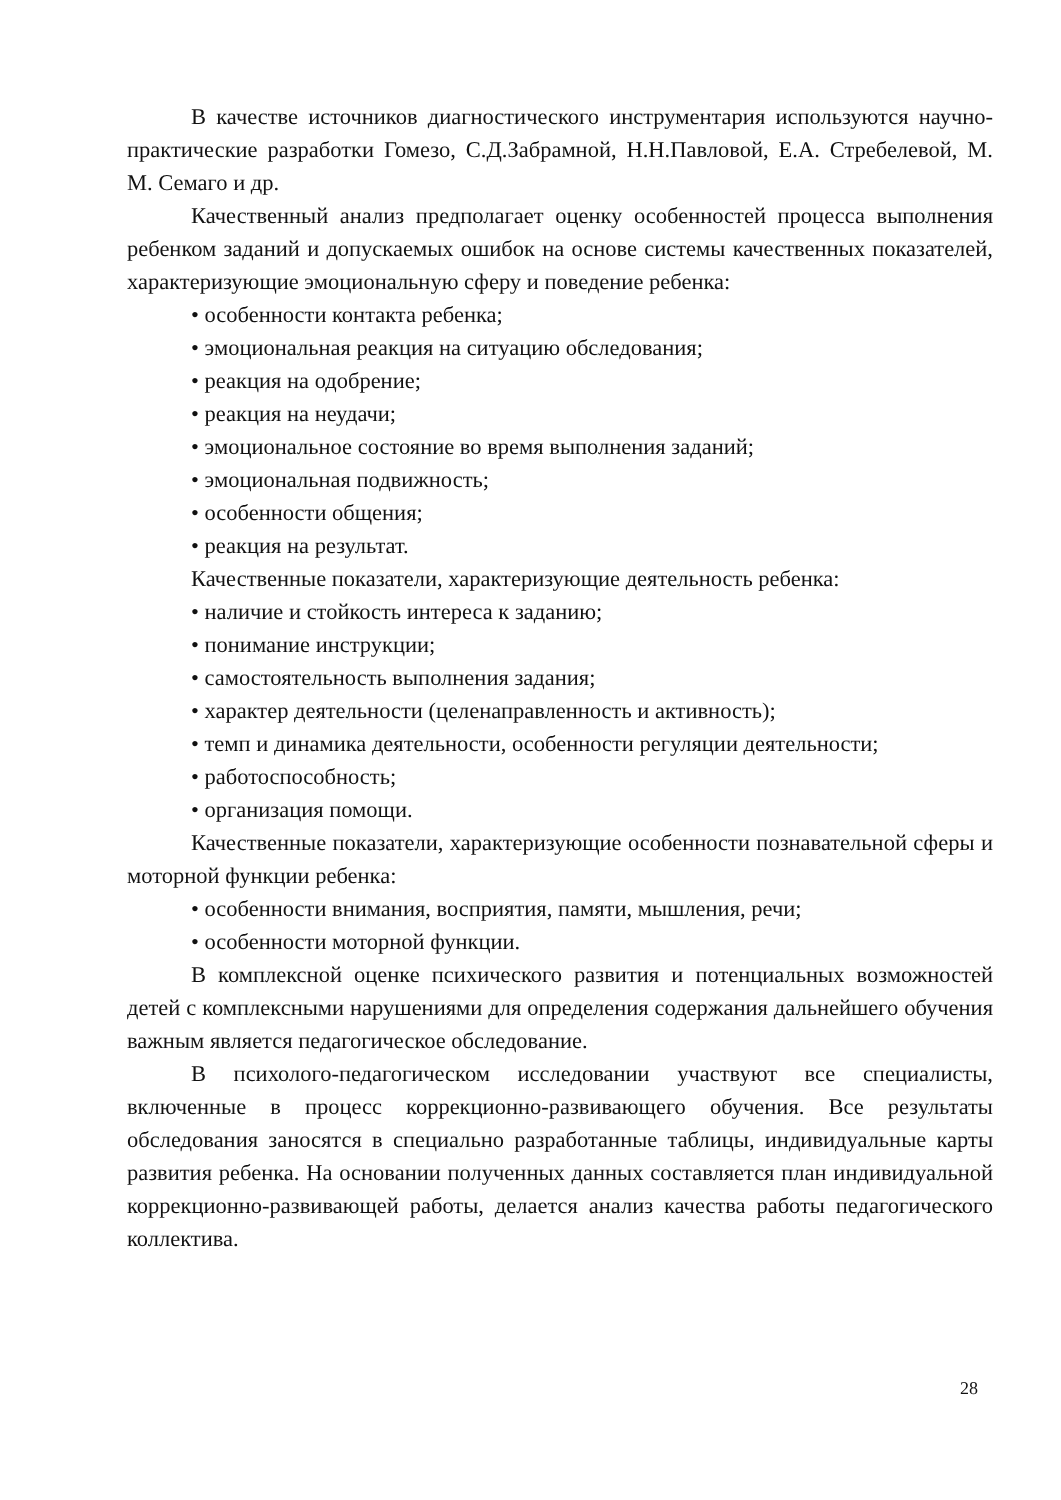В качестве источников диагностического инструментария используются научно-практические разработки Гомезо, С.Д.Забрамной, Н.Н.Павловой, Е.А. Стребелевой, М. М. Семаго и др.
Качественный анализ предполагает оценку особенностей процесса выполнения ребенком заданий и допускаемых ошибок на основе системы качественных показателей, характеризующие эмоциональную сферу и поведение ребенка:
• особенности контакта ребенка;
• эмоциональная реакция на ситуацию обследования;
• реакция на одобрение;
• реакция на неудачи;
• эмоциональное состояние во время выполнения заданий;
• эмоциональная подвижность;
• особенности общения;
• реакция на результат.
Качественные показатели, характеризующие деятельность ребенка:
• наличие и стойкость интереса к заданию;
• понимание инструкции;
• самостоятельность выполнения задания;
• характер деятельности (целенаправленность и активность);
• темп и динамика деятельности, особенности регуляции деятельности;
• работоспособность;
• организация помощи.
Качественные показатели, характеризующие особенности познавательной сферы и моторной функции ребенка:
• особенности внимания, восприятия, памяти, мышления, речи;
• особенности моторной функции.
В комплексной оценке психического развития и потенциальных возможностей детей с комплексными нарушениями для определения содержания дальнейшего обучения важным является педагогическое обследование.
В психолого-педагогическом исследовании участвуют все специалисты, включенные в процесс коррекционно-развивающего обучения. Все результаты обследования заносятся в специально разработанные таблицы, индивидуальные карты развития ребенка. На основании полученных данных составляется план индивидуальной коррекционно-развивающей работы, делается анализ качества работы педагогического коллектива.
28